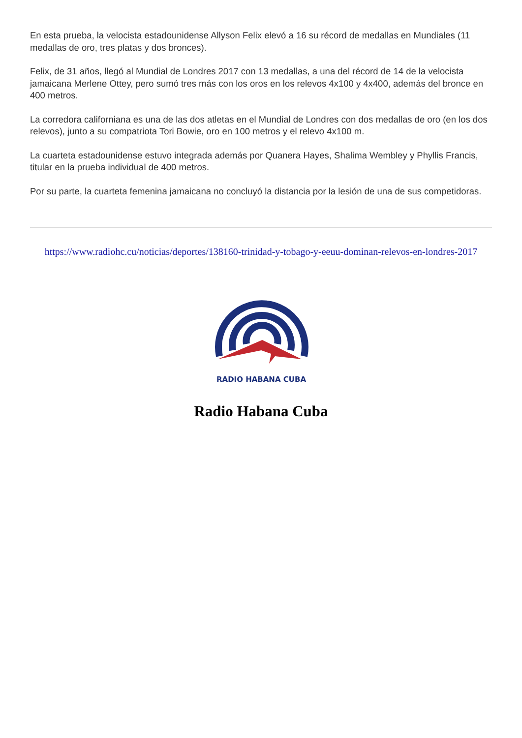En esta prueba, la velocista estadounidense Allyson Felix elevó a 16 su récord de medallas en Mundiales (11 medallas de oro, tres platas y dos bronces).
Felix, de 31 años, llegó al Mundial de Londres 2017 con 13 medallas, a una del récord de 14 de la velocista jamaicana Merlene Ottey, pero sumó tres más con los oros en los relevos 4x100 y 4x400, además del bronce en 400 metros.
La corredora californiana es una de las dos atletas en el Mundial de Londres con dos medallas de oro (en los dos relevos), junto a su compatriota Tori Bowie, oro en 100 metros y el relevo 4x100 m.
La cuarteta estadounidense estuvo integrada además por Quanera Hayes, Shalima Wembley y Phyllis Francis, titular en la prueba individual de 400 metros.
Por su parte, la cuarteta femenina jamaicana no concluyó la distancia por la lesión de una de sus competidoras.
https://www.radiohc.cu/noticias/deportes/138160-trinidad-y-tobago-y-eeuu-dominan-relevos-en-londres-2017
RADIO HABANA CUBA
Radio Habana Cuba